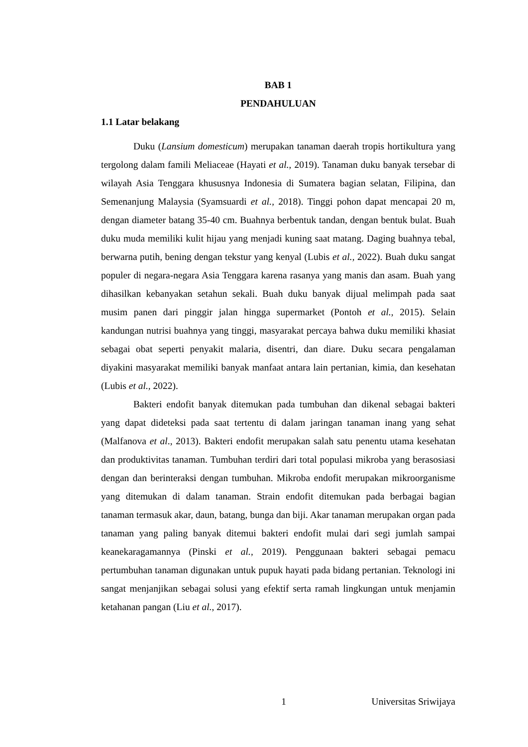BAB 1
PENDAHULUAN
1.1 Latar belakang
Duku (Lansium domesticum) merupakan tanaman daerah tropis hortikultura yang tergolong dalam famili Meliaceae (Hayati et al., 2019). Tanaman duku banyak tersebar di wilayah Asia Tenggara khususnya Indonesia di Sumatera bagian selatan, Filipina, dan Semenanjung Malaysia (Syamsuardi et al., 2018). Tinggi pohon dapat mencapai 20 m, dengan diameter batang 35-40 cm. Buahnya berbentuk tandan, dengan bentuk bulat. Buah duku muda memiliki kulit hijau yang menjadi kuning saat matang. Daging buahnya tebal, berwarna putih, bening dengan tekstur yang kenyal (Lubis et al., 2022). Buah duku sangat populer di negara-negara Asia Tenggara karena rasanya yang manis dan asam. Buah yang dihasilkan kebanyakan setahun sekali. Buah duku banyak dijual melimpah pada saat musim panen dari pinggir jalan hingga supermarket (Pontoh et al., 2015). Selain kandungan nutrisi buahnya yang tinggi, masyarakat percaya bahwa duku memiliki khasiat sebagai obat seperti penyakit malaria, disentri, dan diare. Duku secara pengalaman diyakini masyarakat memiliki banyak manfaat antara lain pertanian, kimia, dan kesehatan (Lubis et al., 2022).
Bakteri endofit banyak ditemukan pada tumbuhan dan dikenal sebagai bakteri yang dapat dideteksi pada saat tertentu di dalam jaringan tanaman inang yang sehat (Malfanova et al., 2013). Bakteri endofit merupakan salah satu penentu utama kesehatan dan produktivitas tanaman. Tumbuhan terdiri dari total populasi mikroba yang berasosiasi dengan dan berinteraksi dengan tumbuhan. Mikroba endofit merupakan mikroorganisme yang ditemukan di dalam tanaman. Strain endofit ditemukan pada berbagai bagian tanaman termasuk akar, daun, batang, bunga dan biji. Akar tanaman merupakan organ pada tanaman yang paling banyak ditemui bakteri endofit mulai dari segi jumlah sampai keanekaragamannya (Pinski et al., 2019). Penggunaan bakteri sebagai pemacu pertumbuhan tanaman digunakan untuk pupuk hayati pada bidang pertanian. Teknologi ini sangat menjanjikan sebagai solusi yang efektif serta ramah lingkungan untuk menjamin ketahanan pangan (Liu et al., 2017).
1 Universitas Sriwijaya